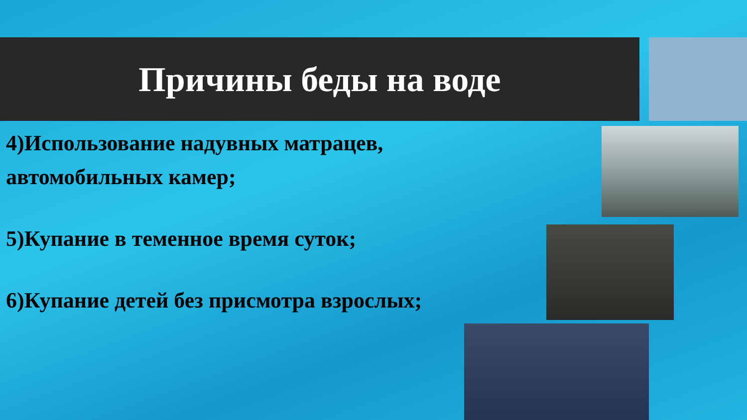Причины беды на воде
4)Использование надувных матрацев, автомобильных камер;
5)Купание в теменное время суток;
6)Купание детей без присмотра взрослых;